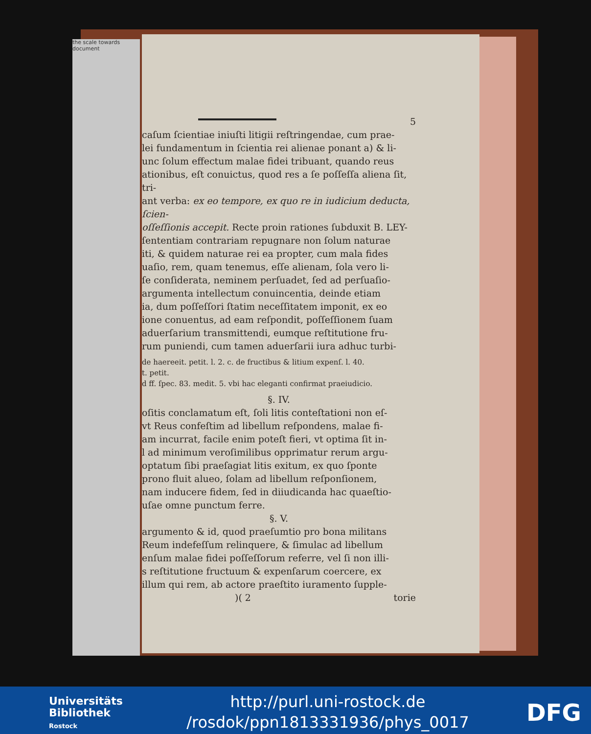the scale towards document
5
caſum ſcientiae iniuſti litigii reſtringendae, cum prae-
lei fundamentum in ſcientia rei alienae ponant a) & li-
unc ſolum effectum malae fidei tribuant, quando reus
ationibus, eſt conuictus, quod res a ſe poſſeſſa aliena ſit, tri-
ant verba: ex eo tempore, ex quo re in iudicium deducta, ſcien-
oſſeſſionis accepit. Recte proin rationes ſubduxit B. LEY-
ſententiam contrariam repugnare non ſolum naturae
iti, & quidem naturae rei ea propter, cum mala fides
uaſio, rem, quam tenemus, eſſe alienam, ſola vero li-
ſe conſiderata, neminem perſuadet, ſed ad perſuaſio-
argumenta intellectum conuincentia, deinde etiam
ia, dum poſſeſſori ſtatim neceſſitatem imponit, ex eo
ione conuentus, ad eam reſpondit, poſſeſſionem ſuam
aduerſarium transmittendi, eumque reſtitutione fru-
rum puniendi, cum tamen aduerſarii iura adhuc turbi-
de haereeit. petit. l. 2. c. de fructibus & litium expenſ. l. 40.
t. petit.
d ff. ſpec. 83. medit. 5. vbi hac eleganti confirmat praeiudicio.
§. IV.
oſitis conclamatum eſt, ſoli litis conteſtationi non eſ-
vt Reus confeſtim ad libellum reſpondens, malae fi-
am incurrat, facile enim poteſt fieri, vt optima ſit in-
l ad minimum veroſimilibus opprimatur rerum argu-
optatum ſibi praeſagiat litis exitum, ex quo ſponte
prono fluit alueo, ſolam ad libellum reſponſionem,
nam inducere fidem, ſed in diiudicanda hac quaeſtio-
uſae omne punctum ferre.
§. V.
argumento & id, quod praeſumtio pro bona militans
Reum indefeſſum relinquere, & ſimulac ad libellum
enſum malae fidei poſſeſſorum referre, vel ſi non illi-
s reſtitutione fructuum & expenſarum coercere, ex
illum qui rem, ab actore praeſtito iuramento ſupple-
)( 2 torie
Universitäts
Bibliothek
Rostock
http://purl.uni-rostock.de
/rosdok/ppn1813331936/phys_0017
DFG